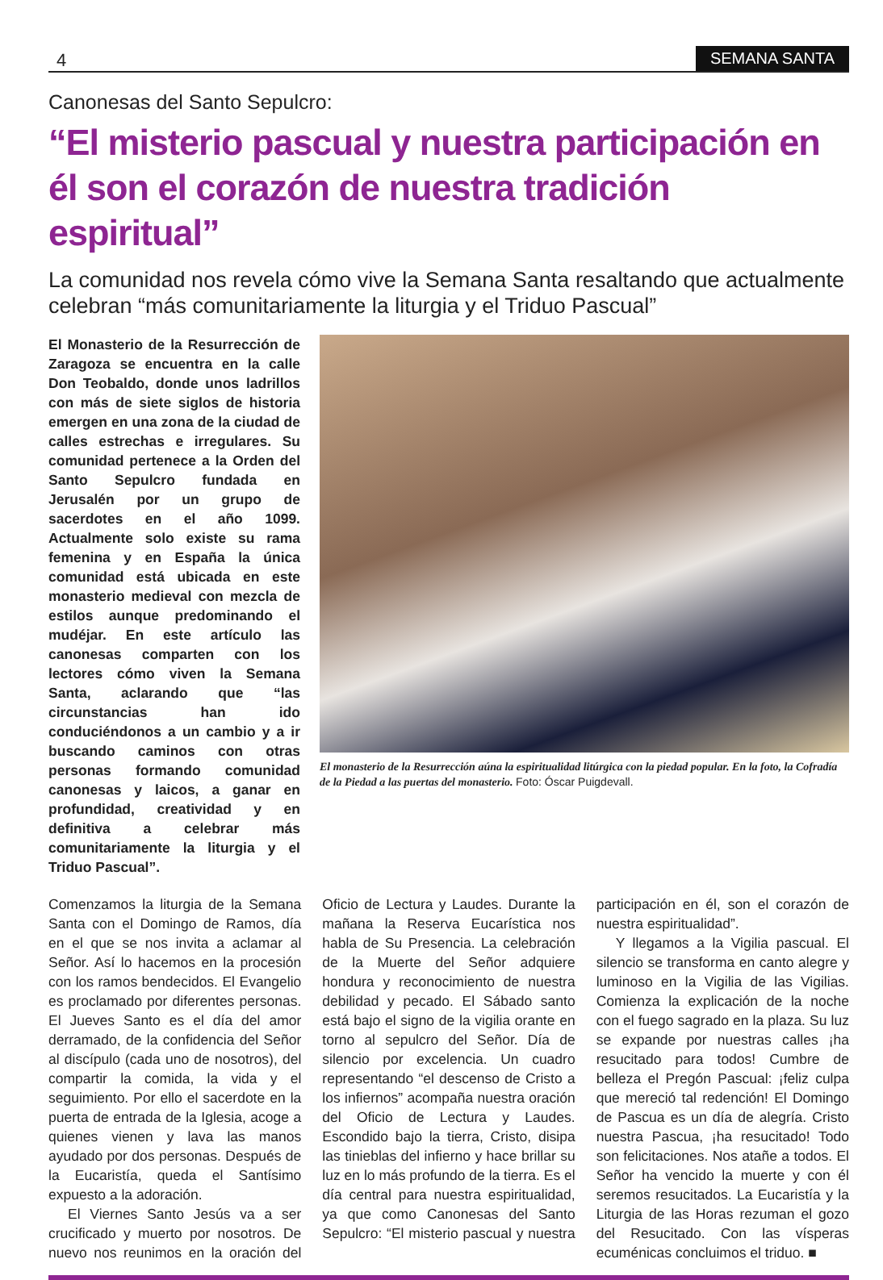4 SEMANA SANTA
Canonesas del Santo Sepulcro:
“El misterio pascual y nuestra participación en él son el corazón de nuestra tradición espiritual”
La comunidad nos revela cómo vive la Semana Santa resaltando que actualmente celebran “más comunitariamente la liturgia y el Triduo Pascual”
El Monasterio de la Resurrección de Zaragoza se encuentra en la calle Don Teobaldo, donde unos ladrillos con más de siete siglos de historia emergen en una zona de la ciudad de calles estrechas e irregulares. Su comunidad pertenece a la Orden del Santo Sepulcro fundada en Jerusalén por un grupo de sacerdotes en el año 1099. Actualmente solo existe su rama femenina y en España la única comunidad está ubicada en este monasterio medieval con mezcla de estilos aunque predominando el mudéjar. En este artículo las canonesas comparten con los lectores cómo viven la Semana Santa, aclarando que “las circunstancias han ido conduciéndonos a un cambio y a ir buscando caminos con otras personas formando comunidad canonesas y laicos, a ganar en profundidad, creatividad y en definitiva a celebrar más comunitariamente la liturgia y el Triduo Pascual”.
El monasterio de la Resurrección aúna la espiritualidad litúrgica con la piedad popular. En la foto, la Cofradía de la Piedad a las puertas del monasterio. Foto: Óscar Puigdevall.
Comenzamos la liturgia de la Semana Santa con el Domingo de Ramos, día en el que se nos invita a aclamar al Señor. Así lo hacemos en la procesión con los ramos bendecidos. El Evangelio es proclamado por diferentes personas. El Jueves Santo es el día del amor derramado, de la confidencia del Señor al discípulo (cada uno de nosotros), del compartir la comida, la vida y el seguimiento. Por ello el sacerdote en la puerta de entrada de la Iglesia, acoge a quienes vienen y lava las manos ayudado por dos personas. Después de la Eucaristía, queda el Santísimo expuesto a la adoración.
El Viernes Santo Jesús va a ser crucificado y muerto por nosotros. De nuevo nos reunimos en la oración del Oficio de Lectura y Laudes. Durante la mañana la Reserva Eucarística nos habla de Su Presencia. La celebración de la Muerte del Señor adquiere hondura y reconocimiento de nuestra debilidad y pecado. El Sábado santo está bajo el signo de la vigilia orante en torno al sepulcro del Señor. Día de silencio por excelencia. Un cuadro representando “el descenso de Cristo a los infiernos” acompaña nuestra oración del Oficio de Lectura y Laudes. Escondido bajo la tierra, Cristo, disipa las tinieblas del infierno y hace brillar su luz en lo más profundo de la tierra. Es el día central para nuestra espiritualidad, ya que como Canonesas del Santo Sepulcro: “El misterio pascual y nuestra participación en él, son el corazón de nuestra espiritualidad”.
Y llegamos a la Vigilia pascual. El silencio se transforma en canto alegre y luminoso en la Vigilia de las Vigilias. Comienza la explicación de la noche con el fuego sagrado en la plaza. Su luz se expande por nuestras calles ¡ha resucitado para todos! Cumbre de belleza el Pregón Pascual: ¡feliz culpa que mereció tal redención! El Domingo de Pascua es un día de alegría. Cristo nuestra Pascua, ¡ha resucitado! Todo son felicitaciones. Nos atañe a todos. El Señor ha vencido la muerte y con él seremos resucitados. La Eucaristía y la Liturgia de las Horas rezuman el gozo del Resucitado. Con las vísperas ecuménicas concluimos el triduo. ■